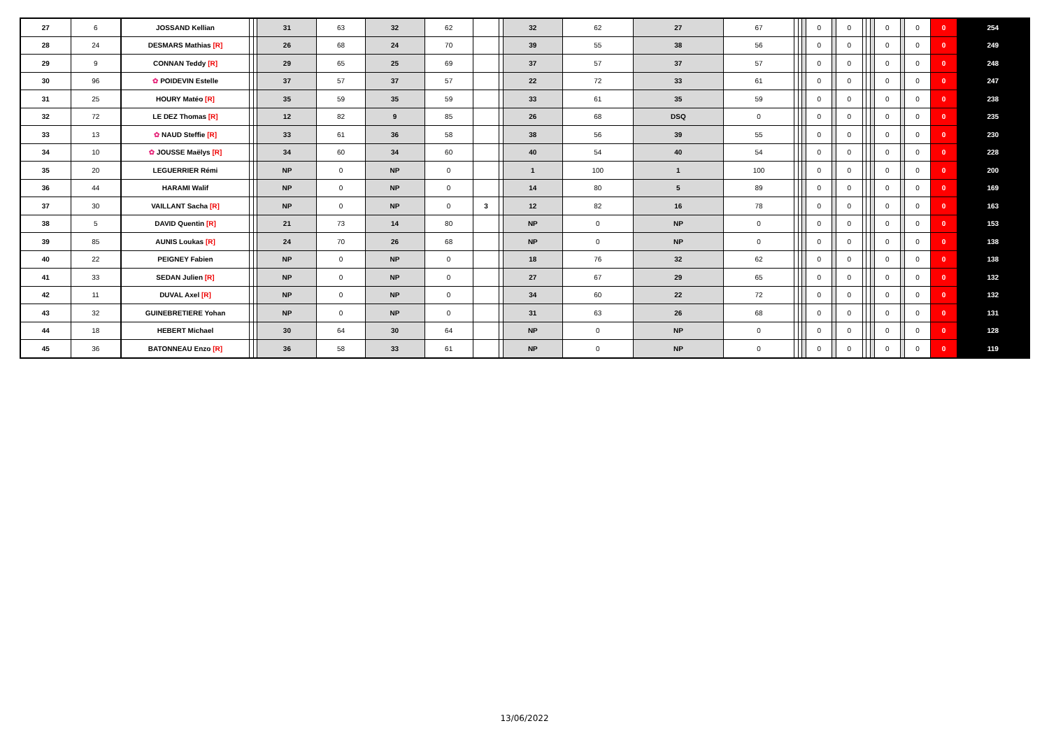| 27 | 6 | JOSSAND Kellian | | | 31 | 63 | 32 | 62 | | | 32 | 62 | 27 | 67 | | | | 0 | | 0 | | | | 0 | | 0 | 0 | 254 |
| 28 | 24 | DESMARS Mathias [R] | | | 26 | 68 | 24 | 70 | | | 39 | 55 | 38 | 56 | | | | 0 | | 0 | | | | 0 | | 0 | 0 | 249 |
| 29 | 9 | CONNAN Teddy [R] | | | 29 | 65 | 25 | 69 | | | 37 | 57 | 37 | 57 | | | | 0 | | 0 | | | | 0 | | 0 | 0 | 248 |
| 30 | 96 | ✿ POIDEVIN Estelle | | | 37 | 57 | 37 | 57 | | | 22 | 72 | 33 | 61 | | | | 0 | | 0 | | | | 0 | | 0 | 0 | 247 |
| 31 | 25 | HOURY Matéo [R] | | | 35 | 59 | 35 | 59 | | | 33 | 61 | 35 | 59 | | | | 0 | | 0 | | | | 0 | | 0 | 0 | 238 |
| 32 | 72 | LE DEZ Thomas [R] | | | 12 | 82 | 9 | 85 | | | 26 | 68 | DSQ | 0 | | | | 0 | | 0 | | | | 0 | | 0 | 0 | 235 |
| 33 | 13 | ✿ NAUD Steffie [R] | | | 33 | 61 | 36 | 58 | | | 38 | 56 | 39 | 55 | | | | 0 | | 0 | | | | 0 | | 0 | 0 | 230 |
| 34 | 10 | ✿ JOUSSE Maëlys [R] | | | 34 | 60 | 34 | 60 | | | 40 | 54 | 40 | 54 | | | | 0 | | 0 | | | | 0 | | 0 | 0 | 228 |
| 35 | 20 | LEGUERRIER Rémi | | | NP | 0 | NP | 0 | | | 1 | 100 | 1 | 100 | | | | 0 | | 0 | | | | 0 | | 0 | 0 | 200 |
| 36 | 44 | HARAMI Walif | | | NP | 0 | NP | 0 | | | 14 | 80 | 5 | 89 | | | | 0 | | 0 | | | | 0 | | 0 | 0 | 169 |
| 37 | 30 | VAILLANT Sacha [R] | | | NP | 0 | NP | 0 | 3 | | 12 | 82 | 16 | 78 | | | | 0 | | 0 | | | | 0 | | 0 | 0 | 163 |
| 38 | 5 | DAVID Quentin [R] | | | 21 | 73 | 14 | 80 | | | NP | 0 | NP | 0 | | | | 0 | | 0 | | | | 0 | | 0 | 0 | 153 |
| 39 | 85 | AUNIS Loukas [R] | | | 24 | 70 | 26 | 68 | | | NP | 0 | NP | 0 | | | | 0 | | 0 | | | | 0 | | 0 | 0 | 138 |
| 40 | 22 | PEIGNEY Fabien | | | NP | 0 | NP | 0 | | | 18 | 76 | 32 | 62 | | | | 0 | | 0 | | | | 0 | | 0 | 0 | 138 |
| 41 | 33 | SEDAN Julien [R] | | | NP | 0 | NP | 0 | | | 27 | 67 | 29 | 65 | | | | 0 | | 0 | | | | 0 | | 0 | 0 | 132 |
| 42 | 11 | DUVAL Axel [R] | | | NP | 0 | NP | 0 | | | 34 | 60 | 22 | 72 | | | | 0 | | 0 | | | | 0 | | 0 | 0 | 132 |
| 43 | 32 | GUINEBRETIERE Yohan | | | NP | 0 | NP | 0 | | | 31 | 63 | 26 | 68 | | | | 0 | | 0 | | | | 0 | | 0 | 0 | 131 |
| 44 | 18 | HEBERT Michael | | | 30 | 64 | 30 | 64 | | | NP | 0 | NP | 0 | | | | 0 | | 0 | | | | 0 | | 0 | 0 | 128 |
| 45 | 36 | BATONNEAU Enzo [R] | | | 36 | 58 | 33 | 61 | | | NP | 0 | NP | 0 | | | | 0 | | 0 | | | | 0 | | 0 | 0 | 119 |
13/06/2022